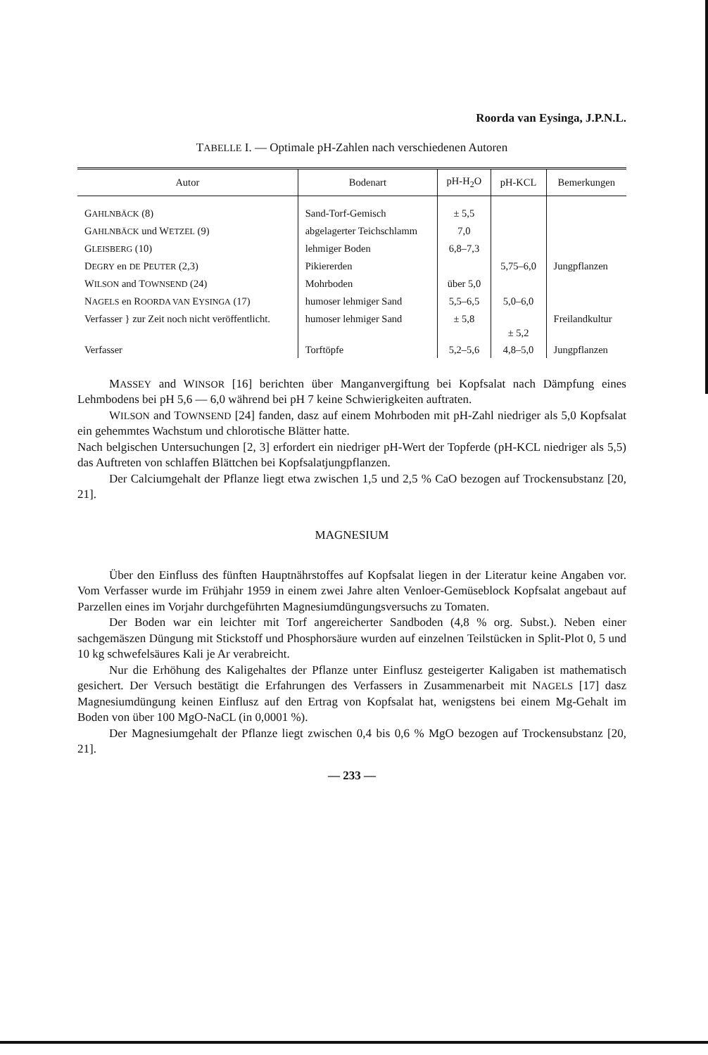Roorda van Eysinga, J.P.N.L.
TABELLE I. — Optimale pH-Zahlen nach verschiedenen Autoren
| Autor | Bodenart | pH-H<sub>2</sub>O | pH-KCL | Bemerkungen |
| --- | --- | --- | --- | --- |
| G AHLNBÄCK (8) | Sand-Torf-Gemisch | ± 5,5 | | |
| G AHLNBÄCK und W ETZEL (9) | abgelagerter Teichschlamm | 7,0 | | |
| G LEISBERG (10) | lehmiger Boden | 6,8–7,3 | | |
| D EGRY en DE P EUTER (2,3) | Pikiererden | | 5,75–6,0 | Jungpflanzen |
| W ILSON and T OWNSEND (24) | Mohrboden | über 5,0 | | |
| N AGELS en R OORDA VAN E YSINGA (17) | humoser lehmiger Sand | 5,5–6,5 | 5,0–6,0 | |
| Verfasser } zur Zeit noch nicht veröffentlicht. | humoser lehmiger Sand | ± 5,8 | ± 5,2 | Freilandkultur |
| Verfasser | Torftöpfe | 5,2–5,6 | 4,8–5,0 | Jungpflanzen |
MASSEY and WINSOR [16] berichten über Manganvergiftung bei Kopfsalat nach Dämpfung eines Lehmbodens bei pH 5,6 — 6,0 während bei pH 7 keine Schwierigkeiten auftraten.
WILSON and TOWNSEND [24] fanden, dasz auf einem Mohrboden mit pH-Zahl niedriger als 5,0 Kopfsalat ein gehemmtes Wachstum und chlorotische Blätter hatte.
Nach belgischen Untersuchungen [2, 3] erfordert ein niedriger pH-Wert der Topferde (pH-KCL niedriger als 5,5) das Auftreten von schlaffen Blättchen bei Kopfsalatjungpflanzen.
Der Calciumgehalt der Pflanze liegt etwa zwischen 1,5 und 2,5 % CaO bezogen auf Trockensubstanz [20, 21].
MAGNESIUM
Über den Einfluss des fünften Hauptnährstoffes auf Kopfsalat liegen in der Literatur keine Angaben vor. Vom Verfasser wurde im Frühjahr 1959 in einem zwei Jahre alten Venloer-Gemüseblock Kopfsalat angebaut auf Parzellen eines im Vorjahr durchgeführten Magnesiumdüngungsversuchs zu Tomaten.
Der Boden war ein leichter mit Torf angereicherter Sandboden (4,8 % org. Subst.). Neben einer sachgemäszen Düngung mit Stickstoff und Phosphorsäure wurden auf einzelnen Teilstücken in Split-Plot 0, 5 und 10 kg schwefelsäures Kali je Ar verabreicht.
Nur die Erhöhung des Kaligehaltes der Pflanze unter Einflusz gesteigerter Kaligaben ist mathematisch gesichert. Der Versuch bestätigt die Erfahrungen des Verfassers in Zusammenarbeit mit NAGELS [17] dasz Magnesiumdüngung keinen Einflusz auf den Ertrag von Kopfsalat hat, wenigstens bei einem Mg-Gehalt im Boden von über 100 MgO-NaCL (in 0,0001 %).
Der Magnesiumgehalt der Pflanze liegt zwischen 0,4 bis 0,6 % MgO bezogen auf Trockensubstanz [20, 21].
— 233 —